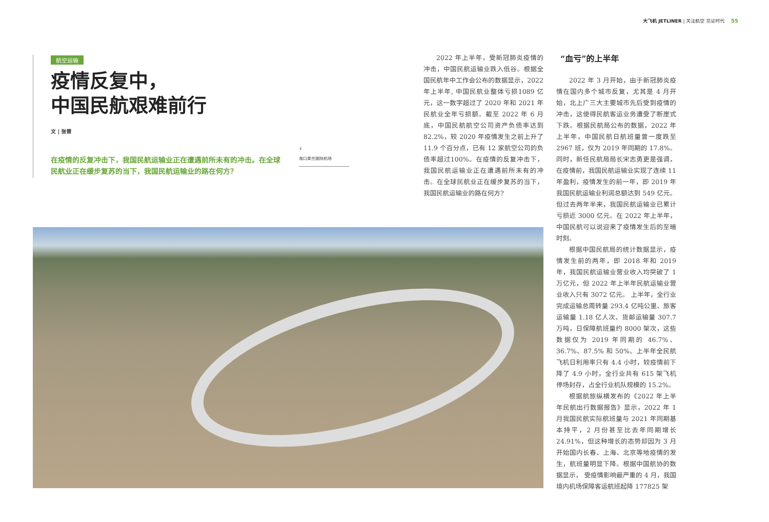大飞机 JETLINER | 关注航空 见证时代 55
航空运输
疫情反复中，
中国民航艰难前行
文 | 张晋
在疫情的反复冲击下，我国民航运输业正在遭遇前所未有的冲击。在全球民航业正在缓步复苏的当下，我国民航运输业的路在何方？
↓
海口美兰国际机场
2022 年上半年，受新冠肺炎疫情的冲击，中国民航运输业跌入低谷。根据全国民航年中工作会公布的数据显示，2022 年上半年, 中国民航业整体亏损1089 亿元，这一数字超过了 2020 年和 2021 年民航业全年亏损额。截至 2022 年 6 月底，中国民航航空公司资产负债率达到 82.2%，较 2020 年疫情发生之前上升了 11.9 个百分点，已有 12 家航空公司的负债率超过100%。在疫情的反复冲击下，我国民航运输业正在遭遇前所未有的冲击。在全球民航业正在缓步复苏的当下，我国民航运输业的路在何方?
“血亏”的上半年
2022 年 3 月开始，由于新冠肺炎疫情在国内多个城市反复，尤其是 4 月开始，北上广三大主要城市先后受到疫情的冲击，这使得民航客运业务遭受了断崖式下跌。根据民航局公布的数据，2022 年上半年，中国民航日航班量曾一度跌至 2967 班，仅为 2019 年同期的 17.8%。同时，新任民航局局长宋志勇更是强调，在疫情前，我国民航运输业实现了连续 11 年盈利，疫情发生的前一年，即 2019 年我国民航运输业利润总额达到 549 亿元。但过去两年半来，我国民航运输业已累计亏损近 3000 亿元。在 2022 年上半年，中国民航可以说迎来了疫情发生后的至暗时刻。
根据中国民航局的统计数据显示，疫情发生前的两年，即 2018 年和 2019 年，我国民航运输业营业收入均突破了 1 万亿元，但 2022 年上半年民航运输业营业收入只有 3072 亿元。 上半年，全行业完成运输总周转量 293.4 亿吨公里、旅客运输量 1.18 亿人次、货邮运输量 307.7 万吨，日保障航班量约 8000 架次，这些数据仅为 2019 年同期的 46.7%、36.7%、87.5% 和 50%。上半年全民航飞机日利用率只有 4.4 小时，较疫情前下降了 4.9 小时，全行业共有 615 架飞机停场封存，占全行业机队规模的 15.2%。
根据航旅纵横发布的《2022 年上半年民航出行数据报告》显示，2022 年 1 月我国民航实际航班量与 2021 年同期基本持平，2 月份甚至比去年同期增长 24.91%，但这种增长的态势却因为 3 月开始国内长春、上海、北京等地疫情的发生，航班量明显下降。根据中国航协的数据显示， 受疫情影响最严重的 4 月，我国境内机场保障客运航班起降 177825 架